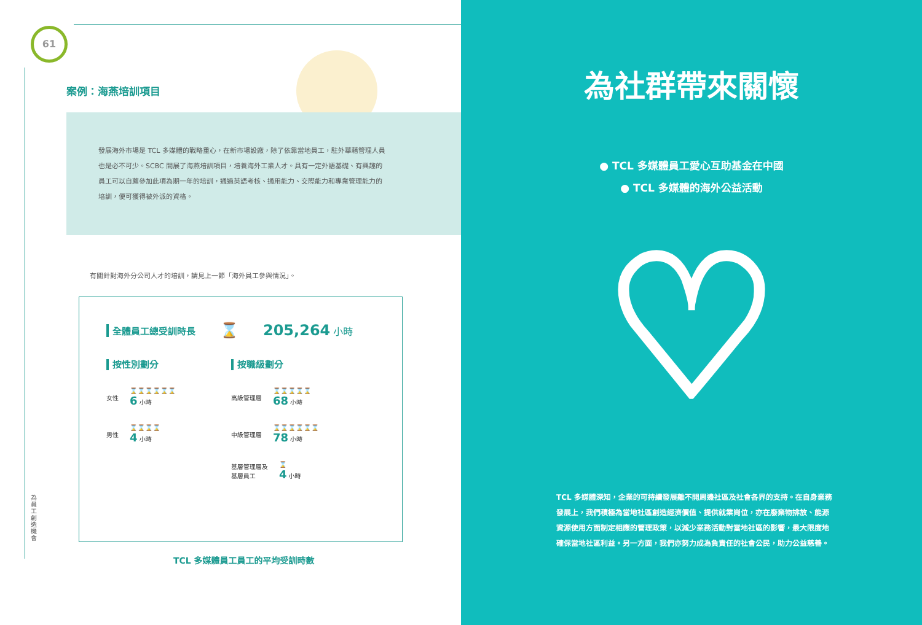61
案例：海燕培訓項目
發展海外市場是 TCL 多媒體的戰略重心，在新市場設廠，除了依靠當地員工，駐外華藉管理人員也是必不可少。SCBC 開展了海燕培訓項目，培養海外工業人才。具有一定外語基礎、有興趣的員工可以自薦參加此項為期一年的培訓，通過英語考核、通用能力、交際能力和專業管理能力的培訓，便可獲得被外派的資格。
有關針對海外分公司人才的培訓，請見上一節「海外員工參與情況」。
全體員工總受訓時長 ⌛ 205,264 小時
按性別劃分
女性 ⌛⌛⌛⌛⌛⌛
6 小時
男性 ⌛⌛⌛⌛
4 小時
按職級劃分
高級管理層 ⌛⌛⌛⌛⌛
68 小時
中級管理層 ⌛⌛⌛⌛⌛⌛
78 小時
基層管理層及
基層員工 ⌛
4 小時
TCL 多媒體員工員工的平均受訓時數
為員工創造機會
為社群帶來關懷
● TCL 多媒體員工愛心互助基金在中國
● TCL 多媒體的海外公益活動
♡
TCL 多媒體深知，企業的可持續發展離不開周邊社區及社會各界的支持。在自身業務發展上，我們積極為當地社區創造經濟價值、提供就業崗位，亦在廢棄物排放、能源資源使用方面制定相應的管理政策，以減少業務活動對當地社區的影響，最大限度地確保當地社區利益。另一方面，我們亦努力成為負責任的社會公民，助力公益慈善。